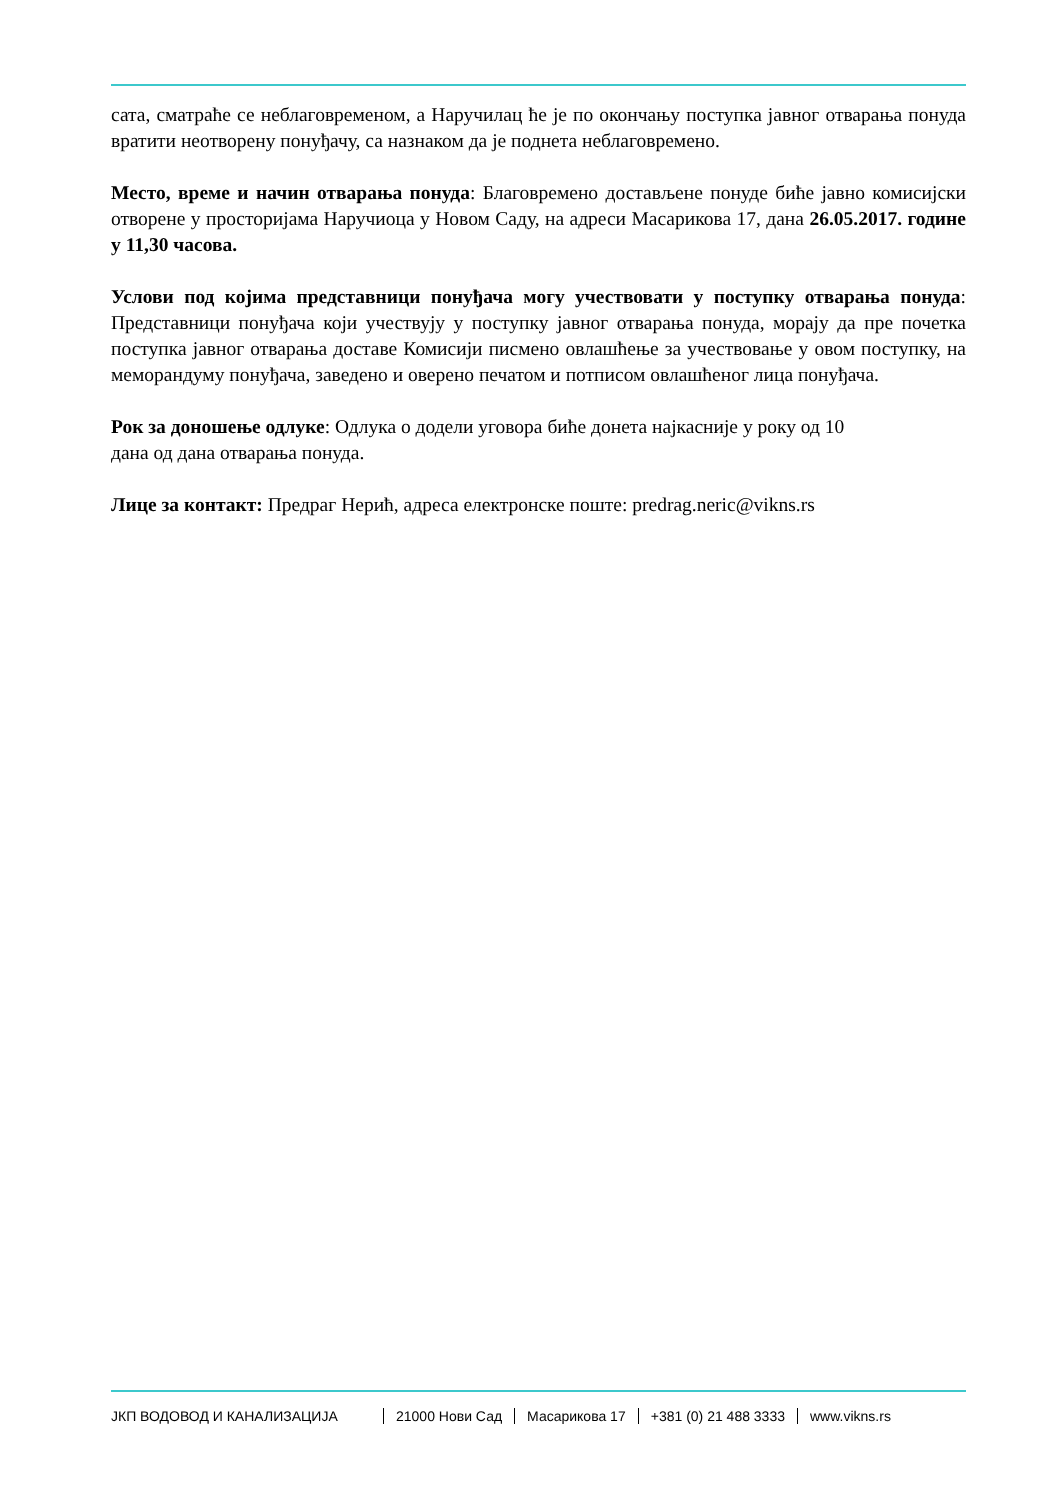сата, сматраће се неблаговременом, а Наручилац ће је по окончању поступка јавног отварања понуда вратити неотворену понуђачу, са назнаком да је поднета неблаговремено.
Место, време и начин отварања понуда: Благовремено достављене понуде биће јавно комисијски отворене у просторијама Наручиоца у Новом Саду, на адреси Масарикова 17, дана 26.05.2017. године у 11,30 часова.
Услови под којима представници понуђача могу учествовати у поступку отварања понуда: Представници понуђача који учествују у поступку јавног отварања понуда, морају да пре почетка поступка јавног отварања доставе Комисији писмено овлашћење за учествовање у овом поступку, на меморандуму понуђача, заведено и оверено печатом и потписом овлашћеног лица понуђача.
Рок за доношење одлуке: Одлука о додели уговора биће донета најкасније у року од 10
дана од дана отварања понуда.
Лице за контакт: Предраг Нерић, адреса електронске поште: predrag.neric@vikns.rs
ЈКП ВОДОВОД И КАНАЛИЗАЦИЈА 21000 Нови Сад Масарикова 17 +381 (0) 21 488 3333 www.vikns.rs